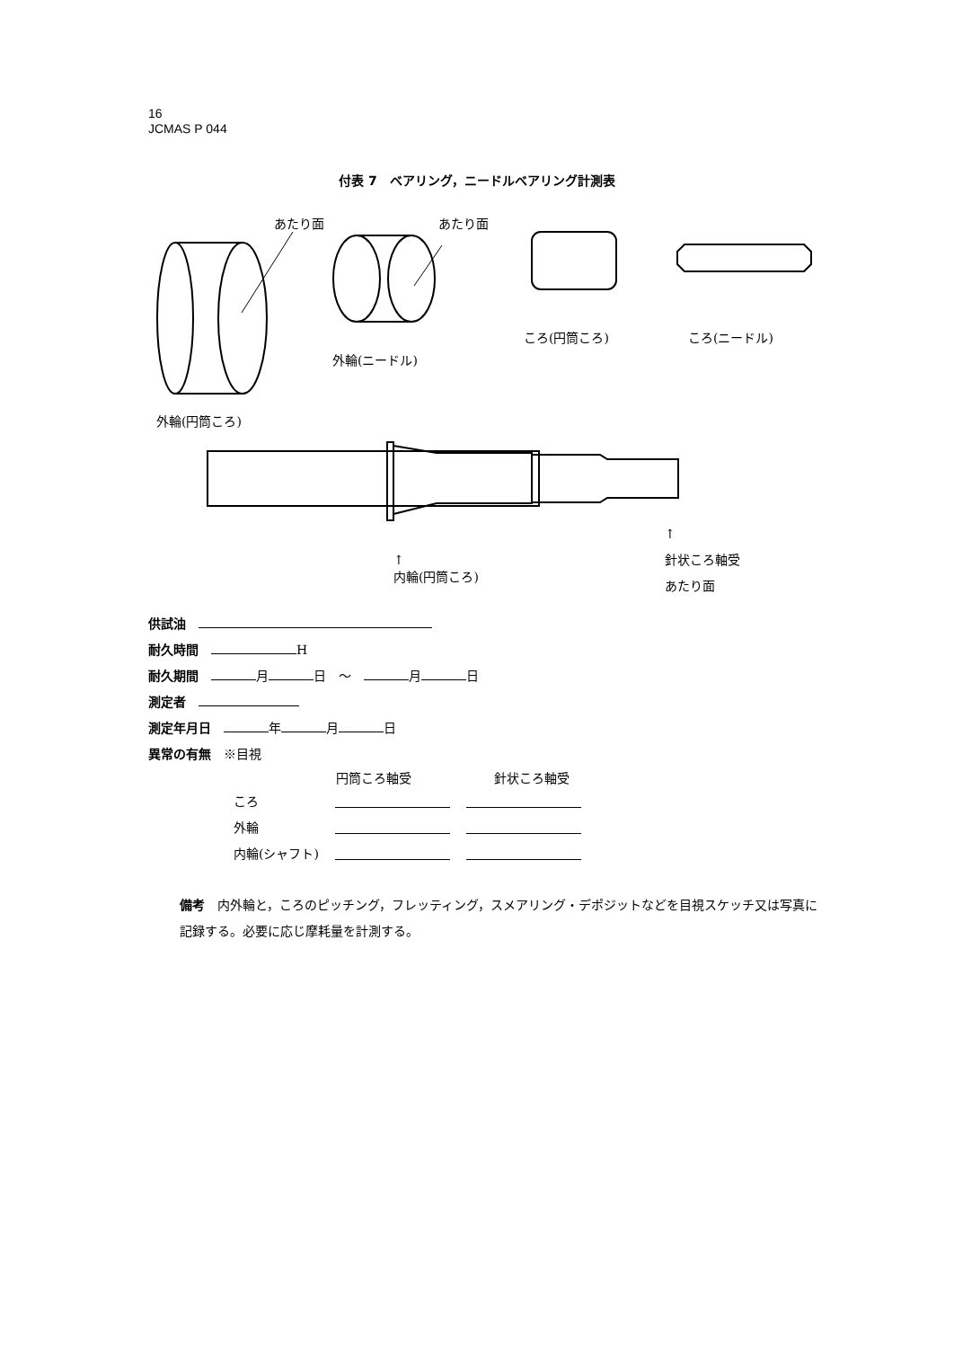16
JCMAS P 044
付表 7　ベアリング，ニードルベアリング計測表
あたり面 あたり面
ころ(円筒ころ) ころ(ニードル)
外輪(ニードル)
外輪(円筒ころ)
↑
内輪(円筒ころ)
↑
針状ころ軸受
あたり面
供試油　
耐久時間　 H
耐久期間　 月 日　～　 月 日
測定者　
測定年月日　 年 月 日
異常の有無　※目視
| | 円筒ころ軸受 | 針状ころ軸受 |
| --- | --- | --- |
| ころ | | |
| 外輪 | | |
| 内輪(シャフト) | | |
備考　内外輪と，ころのピッチング，フレッティング，スメアリング・デポジットなどを目視スケッチ又は写真に記録する。必要に応じ摩耗量を計測する。